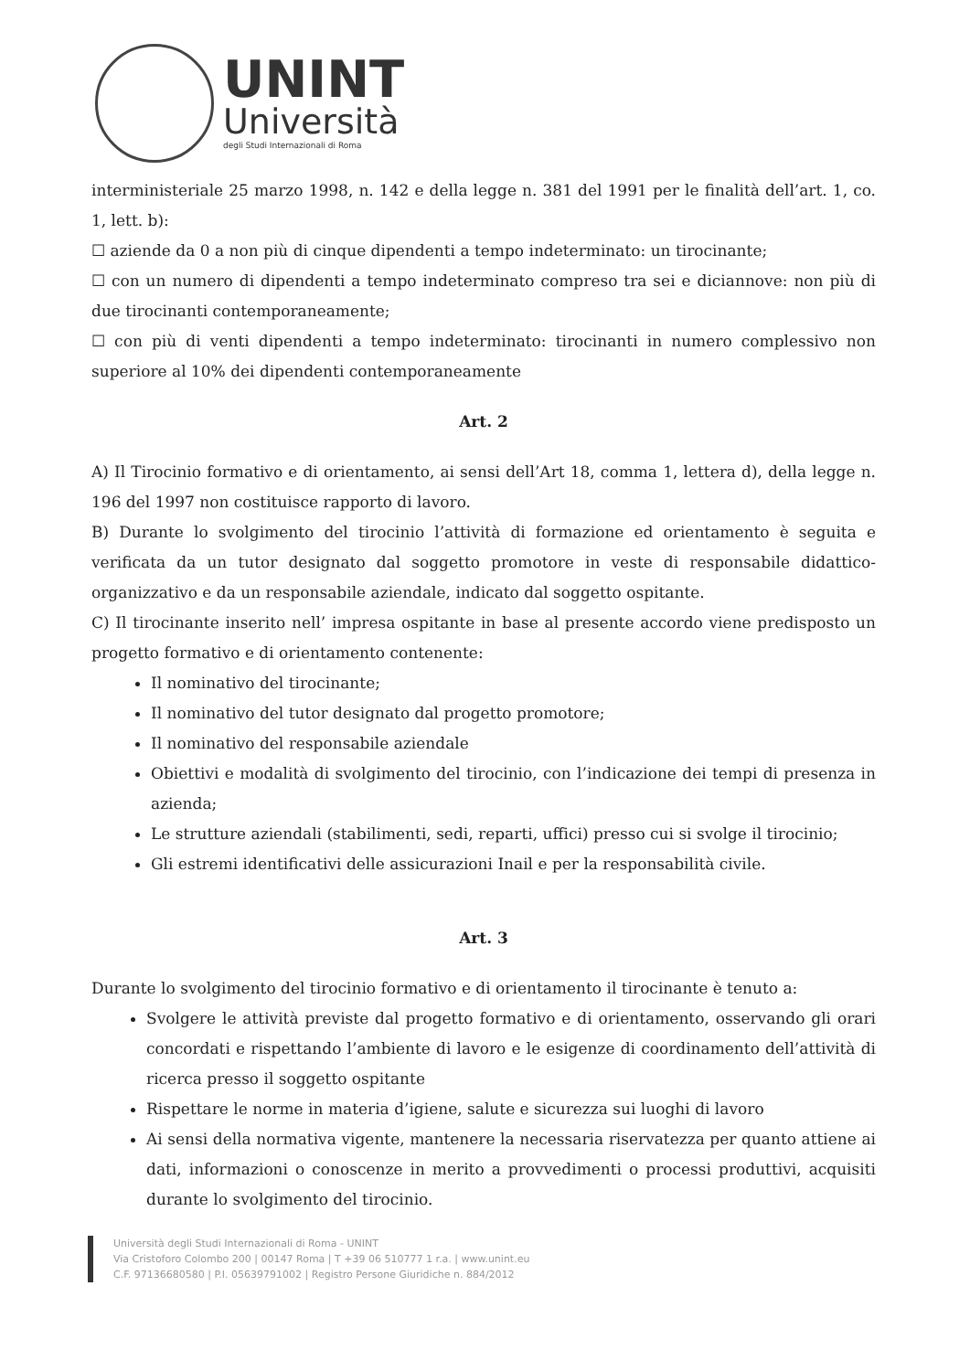UNINT
Università
degli Studi Internazionali di Roma
interministeriale 25 marzo 1998, n. 142 e della legge n. 381 del 1991 per le finalità dell’art. 1, co. 1, lett. b):
☐ aziende da 0 a non più di cinque dipendenti a tempo indeterminato: un tirocinante;
☐ con un numero di dipendenti a tempo indeterminato compreso tra sei e diciannove: non più di due tirocinanti contemporaneamente;
☐ con più di venti dipendenti a tempo indeterminato: tirocinanti in numero complessivo non superiore al 10% dei dipendenti contemporaneamente
Art. 2
A) Il Tirocinio formativo e di orientamento, ai sensi dell’Art 18, comma 1, lettera d), della legge n. 196 del 1997 non costituisce rapporto di lavoro.
B) Durante lo svolgimento del tirocinio l’attività di formazione ed orientamento è seguita e verificata da un tutor designato dal soggetto promotore in veste di responsabile didattico-organizzativo e da un responsabile aziendale, indicato dal soggetto ospitante.
C) Il tirocinante inserito nell’ impresa ospitante in base al presente accordo viene predisposto un progetto formativo e di orientamento contenente:
Il nominativo del tirocinante;
Il nominativo del tutor designato dal progetto promotore;
Il nominativo del responsabile aziendale
Obiettivi e modalità di svolgimento del tirocinio, con l’indicazione dei tempi di presenza in azienda;
Le strutture aziendali (stabilimenti, sedi, reparti, uffici) presso cui si svolge il tirocinio;
Gli estremi identificativi delle assicurazioni Inail e per la responsabilità civile.
Art. 3
Durante lo svolgimento del tirocinio formativo e di orientamento il tirocinante è tenuto a:
Svolgere le attività previste dal progetto formativo e di orientamento, osservando gli orari concordati e rispettando l’ambiente di lavoro e le esigenze di coordinamento dell’attività di ricerca presso il soggetto ospitante
Rispettare le norme in materia d’igiene, salute e sicurezza sui luoghi di lavoro
Ai sensi della normativa vigente, mantenere la necessaria riservatezza per quanto attiene ai dati, informazioni o conoscenze in merito a provvedimenti o processi produttivi, acquisiti durante lo svolgimento del tirocinio.
Università degli Studi Internazionali di Roma - UNINT
Via Cristoforo Colombo 200 | 00147 Roma | T +39 06 510777 1 r.a. | www.unint.eu
C.F. 97136680580 | P.I. 05639791002 | Registro Persone Giuridiche n. 884/2012